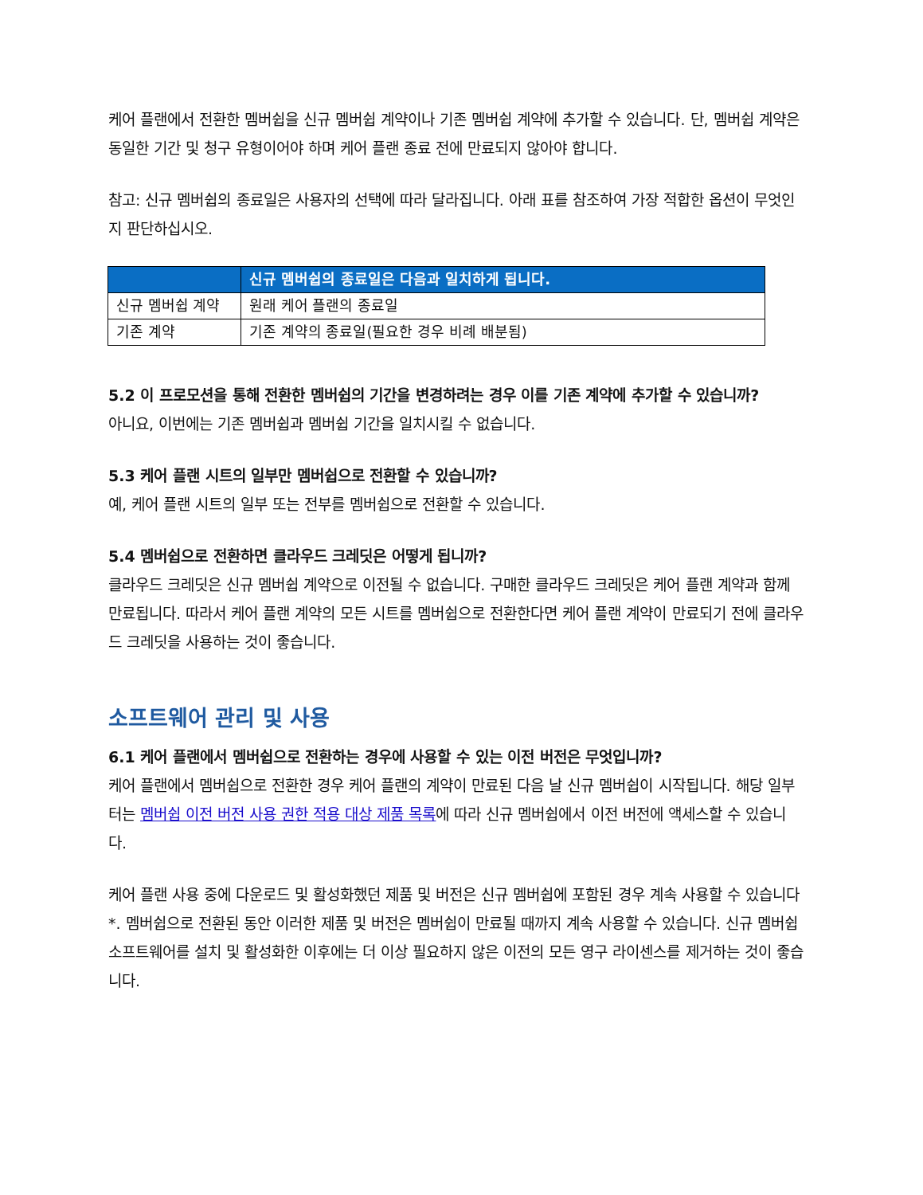케어 플랜에서 전환한 멤버쉽을 신규 멤버쉽 계약이나 기존 멤버쉽 계약에 추가할 수 있습니다. 단, 멤버쉽 계약은 동일한 기간 및 청구 유형이어야 하며 케어 플랜 종료 전에 만료되지 않아야 합니다.
참고: 신규 멤버쉽의 종료일은 사용자의 선택에 따라 달라집니다. 아래 표를 참조하여 가장 적합한 옵션이 무엇인지 판단하십시오.
| | 신규 멤버쉽의 종료일은 다음과 일치하게 됩니다. |
| --- | --- |
| 신규 멤버쉽 계약 | 원래 케어 플랜의 종료일 |
| 기존 계약 | 기존 계약의 종료일(필요한 경우 비례 배분됨) |
5.2 이 프로모션을 통해 전환한 멤버쉽의 기간을 변경하려는 경우 이를 기존 계약에 추가할 수 있습니까?
아니요, 이번에는 기존 멤버쉽과 멤버쉽 기간을 일치시킬 수 없습니다.
5.3 케어 플랜 시트의 일부만 멤버쉽으로 전환할 수 있습니까?
예, 케어 플랜 시트의 일부 또는 전부를 멤버쉽으로 전환할 수 있습니다.
5.4 멤버쉽으로 전환하면 클라우드 크레딧은 어떻게 됩니까?
클라우드 크레딧은 신규 멤버쉽 계약으로 이전될 수 없습니다. 구매한 클라우드 크레딧은 케어 플랜 계약과 함께 만료됩니다. 따라서 케어 플랜 계약의 모든 시트를 멤버쉽으로 전환한다면 케어 플랜 계약이 만료되기 전에 클라우드 크레딧을 사용하는 것이 좋습니다.
소프트웨어 관리 및 사용
6.1 케어 플랜에서 멤버쉽으로 전환하는 경우에 사용할 수 있는 이전 버전은 무엇입니까?
케어 플랜에서 멤버쉽으로 전환한 경우 케어 플랜의 계약이 만료된 다음 날 신규 멤버쉽이 시작됩니다. 해당 일부터는 멤버쉽 이전 버전 사용 권한 적용 대상 제품 목록에 따라 신규 멤버쉽에서 이전 버전에 액세스할 수 있습니다.
케어 플랜 사용 중에 다운로드 및 활성화했던 제품 및 버전은 신규 멤버쉽에 포함된 경우 계속 사용할 수 있습니다*. 멤버쉽으로 전환된 동안 이러한 제품 및 버전은 멤버쉽이 만료될 때까지 계속 사용할 수 있습니다. 신규 멤버쉽 소프트웨어를 설치 및 활성화한 이후에는 더 이상 필요하지 않은 이전의 모든 영구 라이센스를 제거하는 것이 좋습니다.